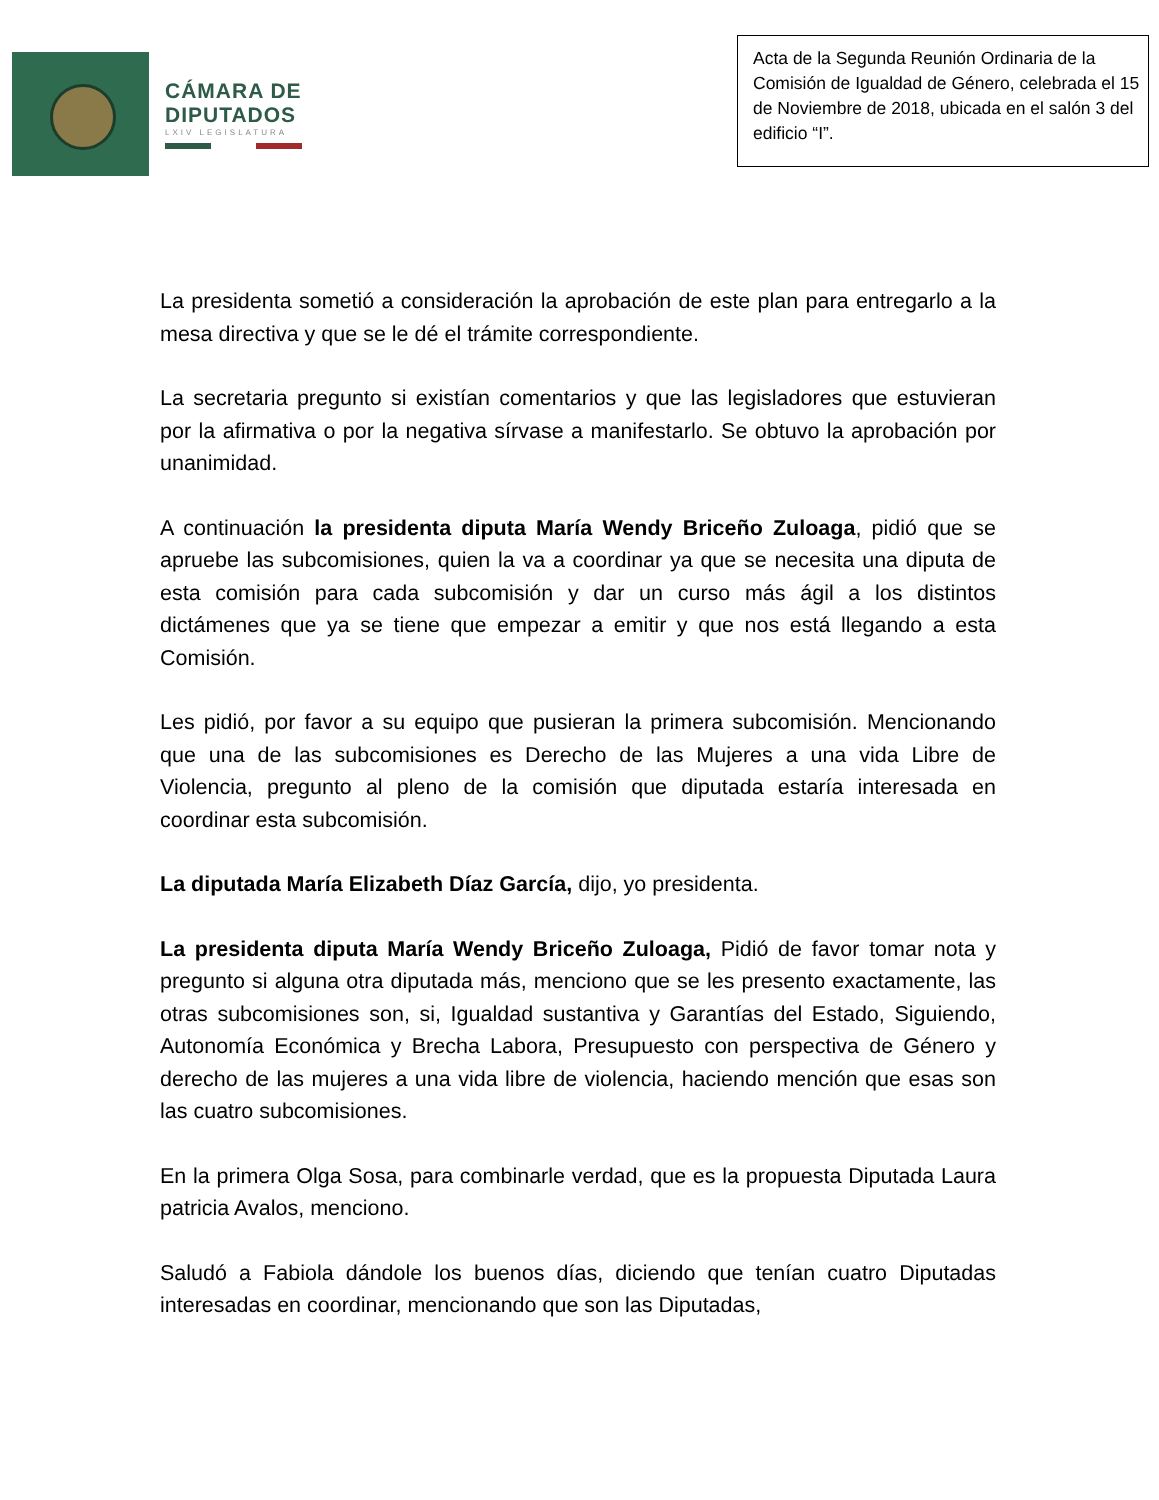CÁMARA DE
DIPUTADOS
LXIV LEGISLATURA
Acta de la Segunda Reunión Ordinaria de la Comisión de Igualdad de Género, celebrada el 15 de Noviembre de 2018, ubicada en el salón 3 del edificio “I”.
La presidenta sometió a consideración la aprobación de este plan para entregarlo a la mesa directiva y que se le dé el trámite correspondiente.
La secretaria pregunto si existían comentarios y que las legisladores que estuvieran por la afirmativa o por la negativa sírvase a manifestarlo. Se obtuvo la aprobación por unanimidad.
A continuación la presidenta diputa María Wendy Briceño Zuloaga, pidió que se apruebe las subcomisiones, quien la va a coordinar ya que se necesita una diputa de esta comisión para cada subcomisión y dar un curso más ágil a los distintos dictámenes que ya se tiene que empezar a emitir y que nos está llegando a esta Comisión.
Les pidió, por favor a su equipo que pusieran la primera subcomisión. Mencionando que una de las subcomisiones es Derecho de las Mujeres a una vida Libre de Violencia, pregunto al pleno de la comisión que diputada estaría interesada en coordinar esta subcomisión.
La diputada María Elizabeth Díaz García, dijo, yo presidenta.
La presidenta diputa María Wendy Briceño Zuloaga, Pidió de favor tomar nota y pregunto si alguna otra diputada más, menciono que se les presento exactamente, las otras subcomisiones son, si, Igualdad sustantiva y Garantías del Estado, Siguiendo, Autonomía Económica y Brecha Labora, Presupuesto con perspectiva de Género y derecho de las mujeres a una vida libre de violencia, haciendo mención que esas son las cuatro subcomisiones.
En la primera Olga Sosa, para combinarle verdad, que es la propuesta Diputada Laura patricia Avalos, menciono.
Saludó a Fabiola dándole los buenos días, diciendo que tenían cuatro Diputadas interesadas en coordinar, mencionando que son las Diputadas,